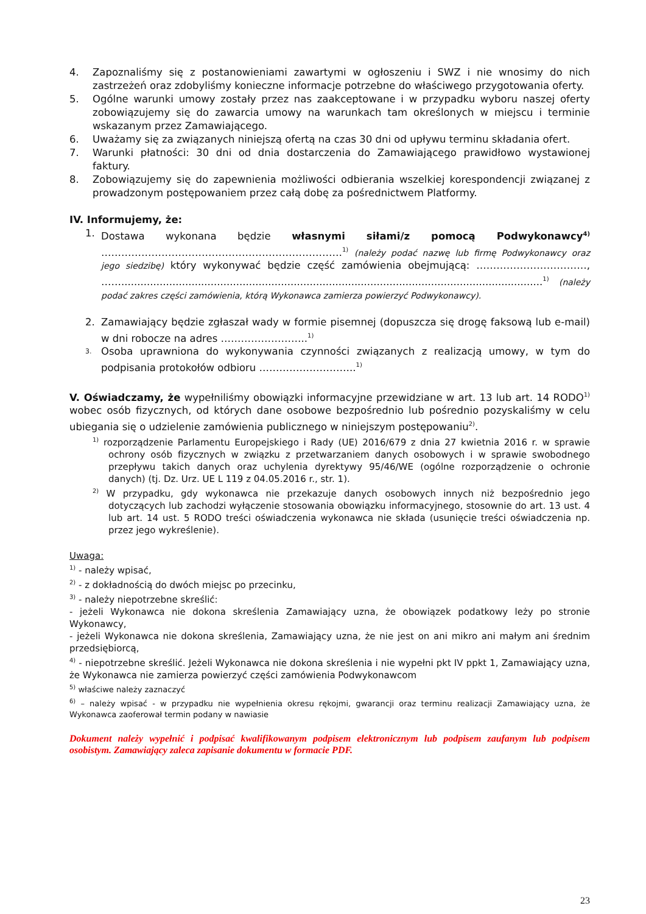4. Zapoznaliśmy się z postanowieniami zawartymi w ogłoszeniu i SWZ i nie wnosimy do nich zastrzeżeń oraz zdobyliśmy konieczne informacje potrzebne do właściwego przygotowania oferty.
5. Ogólne warunki umowy zostały przez nas zaakceptowane i w przypadku wyboru naszej oferty zobowiązujemy się do zawarcia umowy na warunkach tam określonych w miejscu i terminie wskazanym przez Zamawiającego.
6. Uważamy się za związanych niniejszą ofertą na czas 30 dni od upływu terminu składania ofert.
7. Warunki płatności: 30 dni od dnia dostarczenia do Zamawiającego prawidłowo wystawionej faktury.
8. Zobowiązujemy się do zapewnienia możliwości odbierania wszelkiej korespondencji związanej z prowadzonym postępowaniem przez całą dobę za pośrednictwem Platformy.
IV. Informujemy, że:
1. Dostawa wykonana będzie własnymi siłami/z pomocą Podwykonawcy<sup>4)</sup> ………………………………………………………………<sup>1)</sup> (należy podać nazwę lub firmę Podwykonawcy oraz jego siedzibę) który wykonywać będzie część zamówienia obejmującą: ……………………………, ……....................................................................................................................................<sup>1)</sup> (należy podać zakres części zamówienia, którą Wykonawca zamierza powierzyć Podwykonawcy).
2. Zamawiający będzie zgłaszał wady w formie pisemnej (dopuszcza się drogę faksową lub e-mail) w dni robocze na adres ……………………..<sup>1)</sup>
3. Osoba uprawniona do wykonywania czynności związanych z realizacją umowy, w tym do podpisania protokołów odbioru ………………………..<sup>1)</sup>
V. Oświadczamy, że wypełniliśmy obowiązki informacyjne przewidziane w art. 13 lub art. 14 RODO<sup>1)</sup> wobec osób fizycznych, od których dane osobowe bezpośrednio lub pośrednio pozyskaliśmy w celu ubiegania się o udzielenie zamówienia publicznego w niniejszym postępowaniu<sup>2)</sup>.
<sup>1)</sup> rozporządzenie Parlamentu Europejskiego i Rady (UE) 2016/679 z dnia 27 kwietnia 2016 r. w sprawie ochrony osób fizycznych w związku z przetwarzaniem danych osobowych i w sprawie swobodnego przepływu takich danych oraz uchylenia dyrektywy 95/46/WE (ogólne rozporządzenie o ochronie danych) (tj. Dz. Urz. UE L 119 z 04.05.2016 r., str. 1).
<sup>2)</sup> W przypadku, gdy wykonawca nie przekazuje danych osobowych innych niż bezpośrednio jego dotyczących lub zachodzi wyłączenie stosowania obowiązku informacyjnego, stosownie do art. 13 ust. 4 lub art. 14 ust. 5 RODO treści oświadczenia wykonawca nie składa (usunięcie treści oświadczenia np. przez jego wykreślenie).
Uwaga:
<sup>1)</sup> - należy wpisać,
<sup>2)</sup> - z dokładnością do dwóch miejsc po przecinku,
<sup>3)</sup> - należy niepotrzebne skreślić:
- jeżeli Wykonawca nie dokona skreślenia Zamawiający uzna, że obowiązek podatkowy leży po stronie Wykonawcy,
- jeżeli Wykonawca nie dokona skreślenia, Zamawiający uzna, że nie jest on ani mikro ani małym ani średnim przedsiębiorcą,
<sup>4)</sup> - niepotrzebne skreślić. Jeżeli Wykonawca nie dokona skreślenia i nie wypełni pkt IV ppkt 1, Zamawiający uzna, że Wykonawca nie zamierza powierzyć części zamówienia Podwykonawcom
<sup>5)</sup> właściwe należy zaznaczyć
<sup>6)</sup> – należy wpisać - w przypadku nie wypełnienia okresu rękojmi, gwarancji oraz terminu realizacji Zamawiający uzna, że Wykonawca zaoferował termin podany w nawiasie
Dokument należy wypełnić i podpisać kwalifikowanym podpisem elektronicznym lub podpisem zaufanym lub podpisem osobistym. Zamawiający zaleca zapisanie dokumentu w formacie PDF.
23